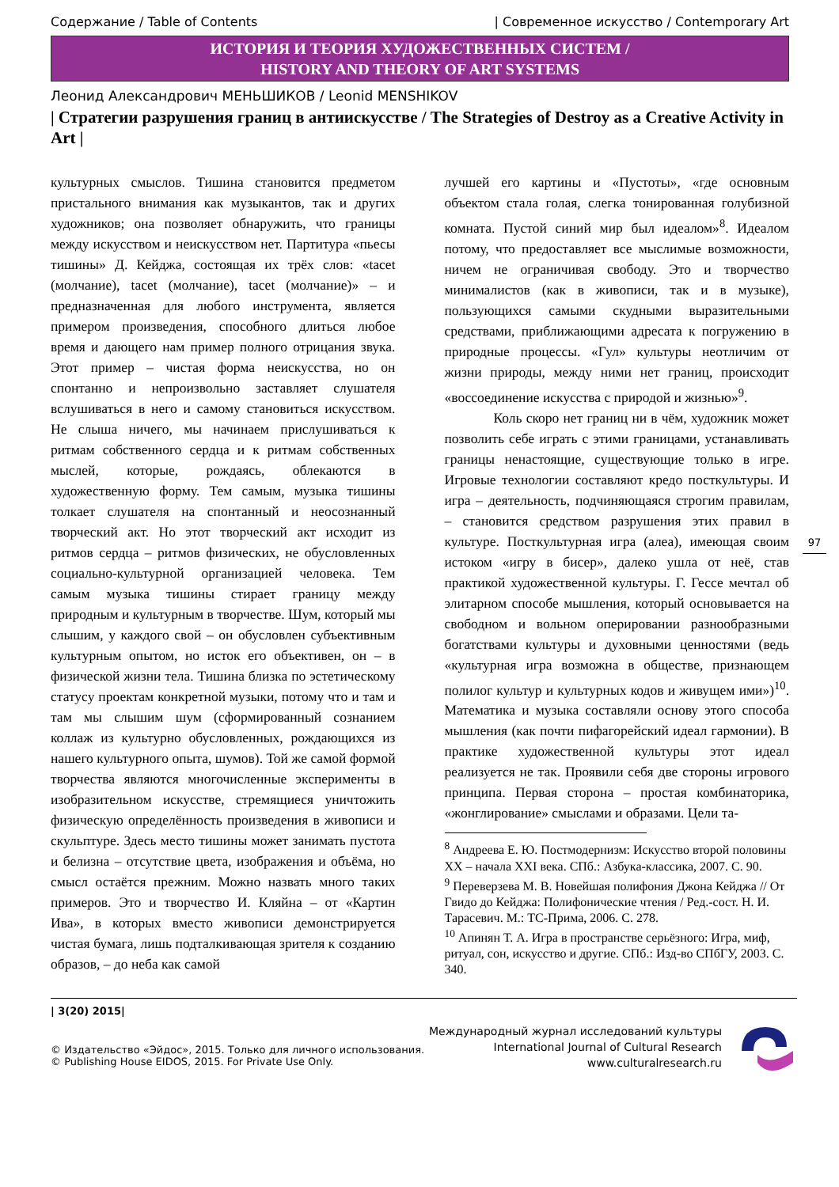Содержание / Table of Contents | Современное искусство / Contemporary Art
ИСТОРИЯ И ТЕОРИЯ ХУДОЖЕСТВЕННЫХ СИСТЕМ /
HISTORY AND THEORY OF ART SYSTEMS
Леонид Александрович МЕНЬШИКОВ / Leonid MENSHIKOV
| Стратегии разрушения границ в антиискусстве / The Strategies of Destroy as a Creative Activity in Art |
культурных смыслов. Тишина становится предметом пристального внимания как музыкантов, так и других художников; она позволяет обнаружить, что границы между искусством и неискусством нет. Партитура «пьесы тишины» Д. Кейджа, состоящая их трёх слов: «tacet (молчание), tacet (молчание), tacet (молчание)» – и предназначенная для любого инструмента, является примером произведения, способного длиться любое время и дающего нам пример полного отрицания звука. Этот пример – чистая форма неискусства, но он спонтанно и непроизвольно заставляет слушателя вслушиваться в него и самому становиться искусством. Не слыша ничего, мы начинаем прислушиваться к ритмам собственного сердца и к ритмам собственных мыслей, которые, рождаясь, облекаются в художественную форму. Тем самым, музыка тишины толкает слушателя на спонтанный и неосознанный творческий акт. Но этот творческий акт исходит из ритмов сердца – ритмов физических, не обусловленных социально-культурной организацией человека. Тем самым музыка тишины стирает границу между природным и культурным в творчестве. Шум, который мы слышим, у каждого свой – он обусловлен субъективным культурным опытом, но исток его объективен, он – в физической жизни тела. Тишина близка по эстетическому статусу проектам конкретной музыки, потому что и там и там мы слышим шум (сформированный сознанием коллаж из культурно обусловленных, рождающихся из нашего культурного опыта, шумов). Той же самой формой творчества являются многочисленные эксперименты в изобразительном искусстве, стремящиеся уничтожить физическую определённость произведения в живописи и скульптуре. Здесь место тишины может занимать пустота и белизна – отсутствие цвета, изображения и объёма, но смысл остаётся прежним. Можно назвать много таких примеров. Это и творчество И. Кляйна – от «Картин Ива», в которых вместо живописи демонстрируется чистая бумага, лишь подталкивающая зрителя к созданию образов, – до неба как самой
лучшей его картины и «Пустоты», «где основным объектом стала голая, слегка тонированная голубизной комната. Пустой синий мир был идеалом»<sup>8</sup>. Идеалом потому, что предоставляет все мыслимые возможности, ничем не ограничивая свободу. Это и творчество минималистов (как в живописи, так и в музыке), пользующихся самыми скудными выразительными средствами, приближающими адресата к погружению в природные процессы. «Гул» культуры неотличим от жизни природы, между ними нет границ, происходит «воссоединение искусства с природой и жизнью»<sup>9</sup>.
Коль скоро нет границ ни в чём, художник может позволить себе играть с этими границами, устанавливать границы ненастоящие, существующие только в игре. Игровые технологии составляют кредо посткультуры. И игра – деятельность, подчиняющаяся строгим правилам, – становится средством разрушения этих правил в культуре. Посткультурная игра (алеа), имеющая своим истоком «игру в бисер», далеко ушла от неё, став практикой художественной культуры. Г. Гессе мечтал об элитарном способе мышления, который основывается на свободном и вольном оперировании разнообразными богатствами культуры и духовными ценностями (ведь «культурная игра возможна в обществе, признающем полилог культур и культурных кодов и живущем ими»)<sup>10</sup>. Математика и музыка составляли основу этого способа мышления (как почти пифагорейский идеал гармонии). В практике художественной культуры этот идеал реализуется не так. Проявили себя две стороны игрового принципа. Первая сторона – простая комбинаторика, «жонглирование» смыслами и образами. Цели та-
<sup>8</sup> Андреева Е. Ю. Постмодернизм: Искусство второй половины XX – начала XXI века. СПб.: Азбука-классика, 2007. С. 90.
<sup>9</sup> Переверзева М. В. Новейшая полифония Джона Кейджа // От Гвидо до Кейджа: Полифонические чтения / Ред.-сост. Н. И. Тарасевич. М.: ТС-Прима, 2006. С. 278.
<sup>10</sup> Апинян Т. А. Игра в пространстве серьёзного: Игра, миф, ритуал, сон, искусство и другие. СПб.: Изд-во СПбГУ, 2003. С. 340.
97
| 3(20) 2015|
© Издательство «Эйдос», 2015. Только для личного использования.
© Publishing House EIDOS, 2015. For Private Use Only.
Международный журнал исследований культуры
International Journal of Cultural Research
www.culturalresearch.ru